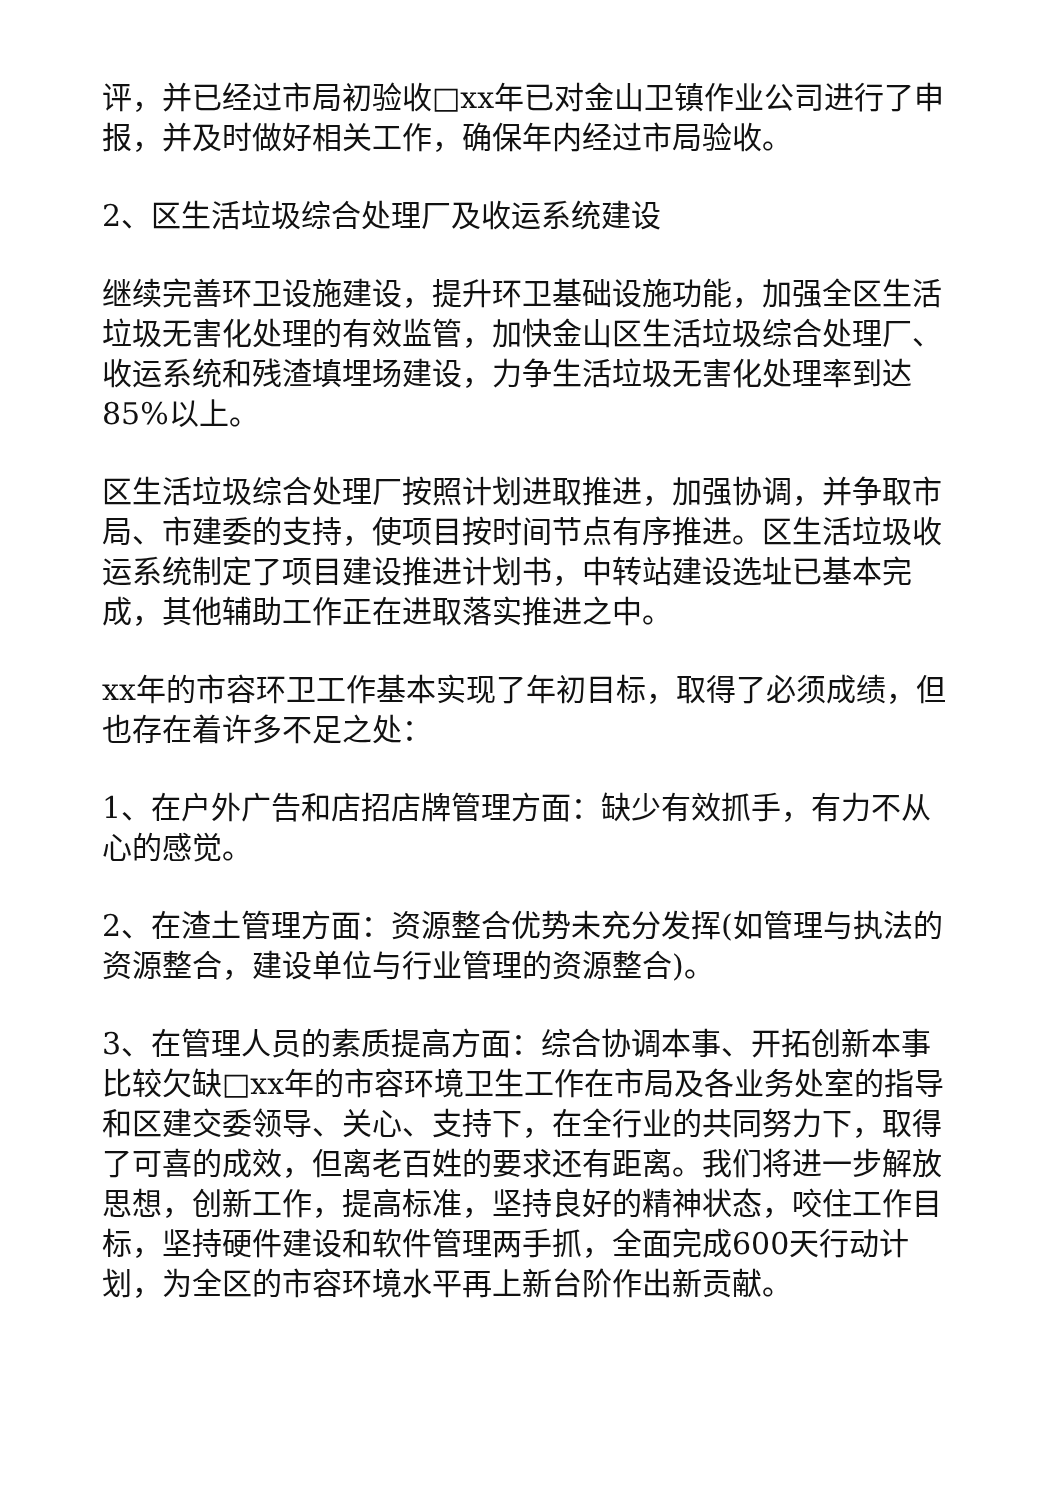评，并已经过市局初验收□xx年已对金山卫镇作业公司进行了申报，并及时做好相关工作，确保年内经过市局验收。
2、区生活垃圾综合处理厂及收运系统建设
继续完善环卫设施建设，提升环卫基础设施功能，加强全区生活垃圾无害化处理的有效监管，加快金山区生活垃圾综合处理厂、收运系统和残渣填埋场建设，力争生活垃圾无害化处理率到达85%以上。
区生活垃圾综合处理厂按照计划进取推进，加强协调，并争取市局、市建委的支持，使项目按时间节点有序推进。区生活垃圾收运系统制定了项目建设推进计划书，中转站建设选址已基本完成，其他辅助工作正在进取落实推进之中。
xx年的市容环卫工作基本实现了年初目标，取得了必须成绩，但也存在着许多不足之处：
1、在户外广告和店招店牌管理方面：缺少有效抓手，有力不从心的感觉。
2、在渣土管理方面：资源整合优势未充分发挥(如管理与执法的资源整合，建设单位与行业管理的资源整合)。
3、在管理人员的素质提高方面：综合协调本事、开拓创新本事比较欠缺□xx年的市容环境卫生工作在市局及各业务处室的指导和区建交委领导、关心、支持下，在全行业的共同努力下，取得了可喜的成效，但离老百姓的要求还有距离。我们将进一步解放思想，创新工作，提高标准，坚持良好的精神状态，咬住工作目标，坚持硬件建设和软件管理两手抓，全面完成600天行动计划，为全区的市容环境水平再上新台阶作出新贡献。